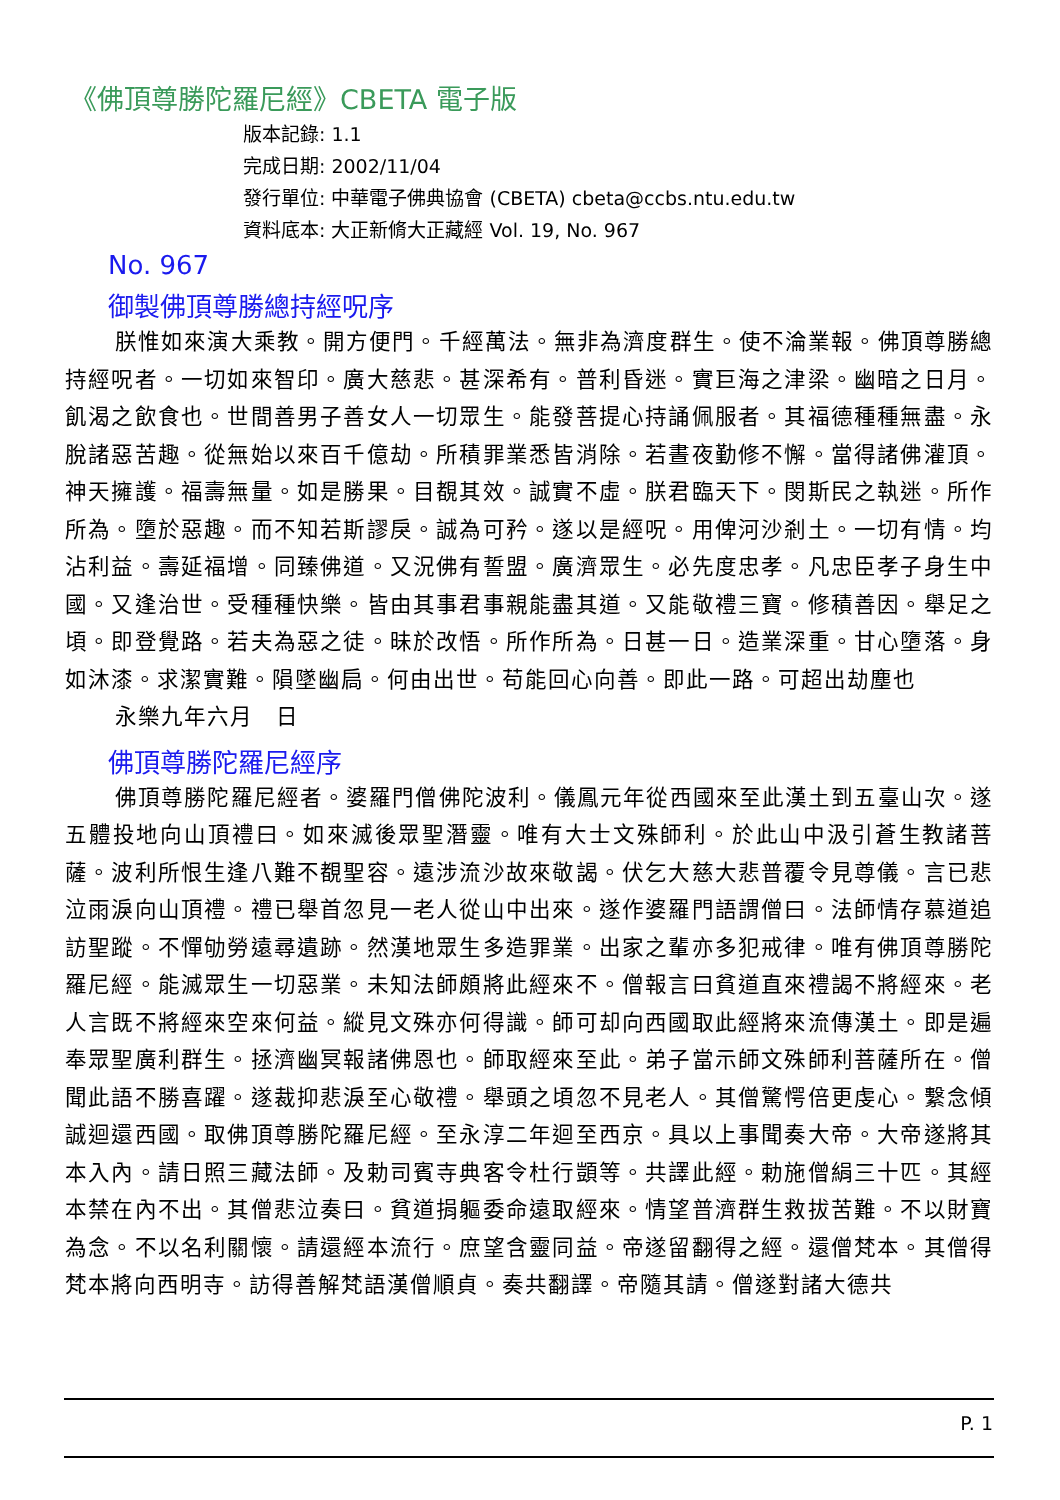《佛頂尊勝陀羅尼經》CBETA 電子版
版本記錄: 1.1
完成日期: 2002/11/04
發行單位: 中華電子佛典協會 (CBETA) cbeta@ccbs.ntu.edu.tw
資料底本: 大正新脩大正藏經 Vol. 19, No. 967
No. 967
御製佛頂尊勝總持經呪序
朕惟如來演大乘教。開方便門。千經萬法。無非為濟度群生。使不淪業報。佛頂尊勝總持經呪者。一切如來智印。廣大慈悲。甚深希有。普利昏迷。實巨海之津梁。幽暗之日月。飢渴之飲食也。世間善男子善女人一切眾生。能發菩提心持誦佩服者。其福德種種無盡。永脫諸惡苦趣。從無始以來百千億劫。所積罪業悉皆消除。若晝夜勤修不懈。當得諸佛灌頂。神天擁護。福壽無量。如是勝果。目覩其效。誠實不虛。朕君臨天下。閔斯民之執迷。所作所為。墮於惡趣。而不知若斯謬戾。誠為可矜。遂以是經呪。用俾河沙剎土。一切有情。均沾利益。壽延福增。同臻佛道。又況佛有誓盟。廣濟眾生。必先度忠孝。凡忠臣孝子身生中國。又逢治世。受種種快樂。皆由其事君事親能盡其道。又能敬禮三寶。修積善因。舉足之頃。即登覺路。若夫為惡之徒。昧於改悟。所作所為。日甚一日。造業深重。甘心墮落。身如沐漆。求潔實難。隕墜幽扃。何由出世。苟能回心向善。即此一路。可超出劫塵也
永樂九年六月　日
佛頂尊勝陀羅尼經序
佛頂尊勝陀羅尼經者。婆羅門僧佛陀波利。儀鳳元年從西國來至此漢土到五臺山次。遂五體投地向山頂禮曰。如來滅後眾聖潛靈。唯有大士文殊師利。於此山中汲引蒼生教諸菩薩。波利所恨生逢八難不覩聖容。遠涉流沙故來敬謁。伏乞大慈大悲普覆令見尊儀。言已悲泣雨淚向山頂禮。禮已舉首忽見一老人從山中出來。遂作婆羅門語謂僧曰。法師情存慕道追訪聖蹤。不憚劬勞遠尋遺跡。然漢地眾生多造罪業。出家之輩亦多犯戒律。唯有佛頂尊勝陀羅尼經。能滅眾生一切惡業。未知法師頗將此經來不。僧報言曰貧道直來禮謁不將經來。老人言既不將經來空來何益。縱見文殊亦何得識。師可却向西國取此經將來流傳漢土。即是遍奉眾聖廣利群生。拯濟幽冥報諸佛恩也。師取經來至此。弟子當示師文殊師利菩薩所在。僧聞此語不勝喜躍。遂裁抑悲淚至心敬禮。舉頭之頃忽不見老人。其僧驚愕倍更虔心。繫念傾誠迴還西國。取佛頂尊勝陀羅尼經。至永淳二年迴至西京。具以上事聞奏大帝。大帝遂將其本入內。請日照三藏法師。及勅司賓寺典客令杜行顗等。共譯此經。勅施僧絹三十匹。其經本禁在內不出。其僧悲泣奏曰。貧道捐軀委命遠取經來。情望普濟群生救拔苦難。不以財寶為念。不以名利關懷。請還經本流行。庶望含靈同益。帝遂留翻得之經。還僧梵本。其僧得梵本將向西明寺。訪得善解梵語漢僧順貞。奏共翻譯。帝隨其請。僧遂對諸大德共
P. 1